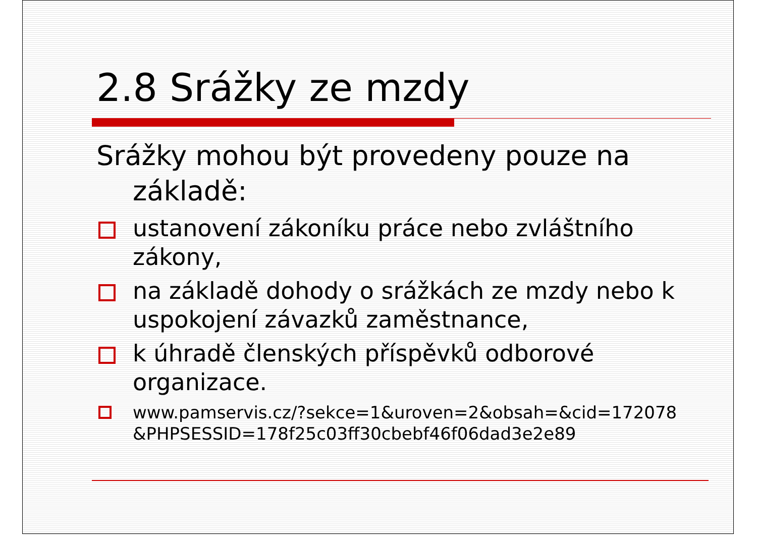2.8 Srážky ze mzdy
Srážky mohou být provedeny pouze na základě:
ustanovení zákoníku práce nebo zvláštního zákony,
na základě dohody o srážkách ze mzdy nebo k uspokojení závazků zaměstnance,
k úhradě členských příspěvků odborové organizace.
www.pamservis.cz/?sekce=1&uroven=2&obsah=&cid=172078 &PHPSESSID=178f25c03ff30cbebf46f06dad3e2e89